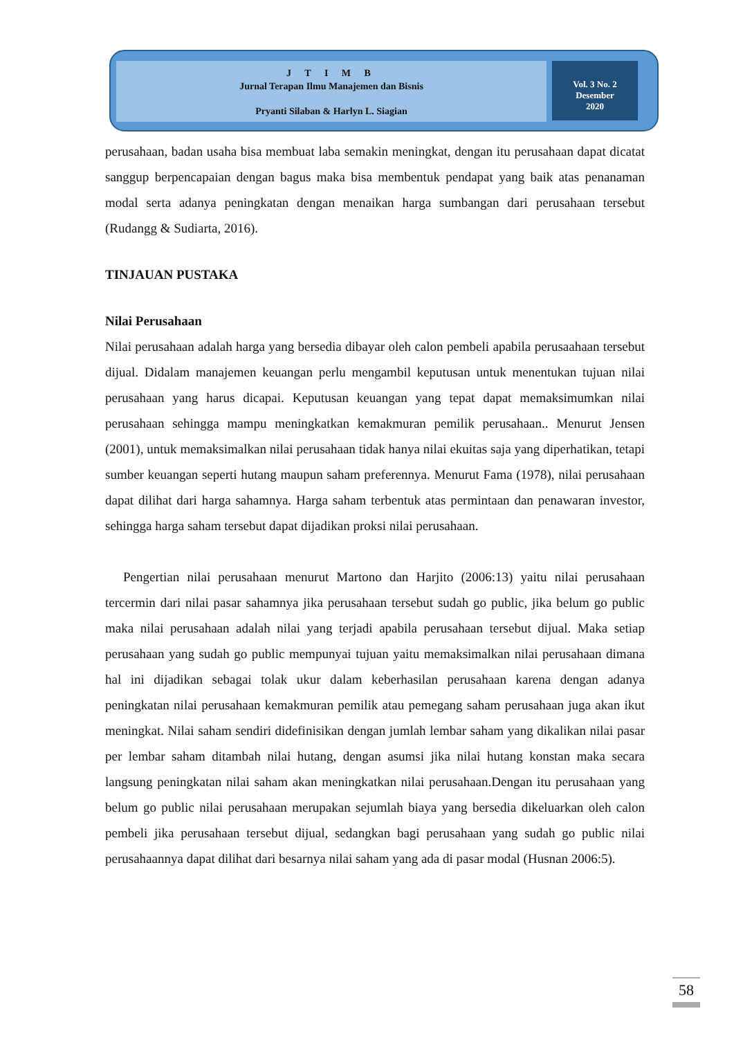J T I M B
Jurnal Terapan Ilmu Manajemen dan Bisnis
Pryanti Silaban & Harlyn L. Siagian
Vol. 3 No. 2
Desember
2020
perusahaan, badan usaha bisa membuat laba semakin meningkat, dengan itu perusahaan dapat dicatat sanggup berpencapaian dengan bagus maka bisa membentuk pendapat yang baik atas penanaman modal serta adanya peningkatan dengan menaikan harga sumbangan dari perusahaan tersebut (Rudangg & Sudiarta, 2016).
TINJAUAN PUSTAKA
Nilai Perusahaan
Nilai perusahaan adalah harga yang bersedia dibayar oleh calon pembeli apabila perusaahaan tersebut dijual. Didalam manajemen keuangan perlu mengambil keputusan untuk menentukan tujuan nilai perusahaan yang harus dicapai. Keputusan keuangan yang tepat dapat memaksimumkan nilai perusahaan sehingga mampu meningkatkan kemakmuran pemilik perusahaan.. Menurut Jensen (2001), untuk memaksimalkan nilai perusahaan tidak hanya nilai ekuitas saja yang diperhatikan, tetapi sumber keuangan seperti hutang maupun saham preferennya. Menurut Fama (1978), nilai perusahaan dapat dilihat dari harga sahamnya. Harga saham terbentuk atas permintaan dan penawaran investor, sehingga harga saham tersebut dapat dijadikan proksi nilai perusahaan.
Pengertian nilai perusahaan menurut Martono dan Harjito (2006:13) yaitu nilai perusahaan tercermin dari nilai pasar sahamnya jika perusahaan tersebut sudah go public, jika belum go public maka nilai perusahaan adalah nilai yang terjadi apabila perusahaan tersebut dijual. Maka setiap perusahaan yang sudah go public mempunyai tujuan yaitu memaksimalkan nilai perusahaan dimana hal ini dijadikan sebagai tolak ukur dalam keberhasilan perusahaan karena dengan adanya peningkatan nilai perusahaan kemakmuran pemilik atau pemegang saham perusahaan juga akan ikut meningkat. Nilai saham sendiri didefinisikan dengan jumlah lembar saham yang dikalikan nilai pasar per lembar saham ditambah nilai hutang, dengan asumsi jika nilai hutang konstan maka secara langsung peningkatan nilai saham akan meningkatkan nilai perusahaan.Dengan itu perusahaan yang belum go public nilai perusahaan merupakan sejumlah biaya yang bersedia dikeluarkan oleh calon pembeli jika perusahaan tersebut dijual, sedangkan bagi perusahaan yang sudah go public nilai perusahaannya dapat dilihat dari besarnya nilai saham yang ada di pasar modal (Husnan 2006:5).
58